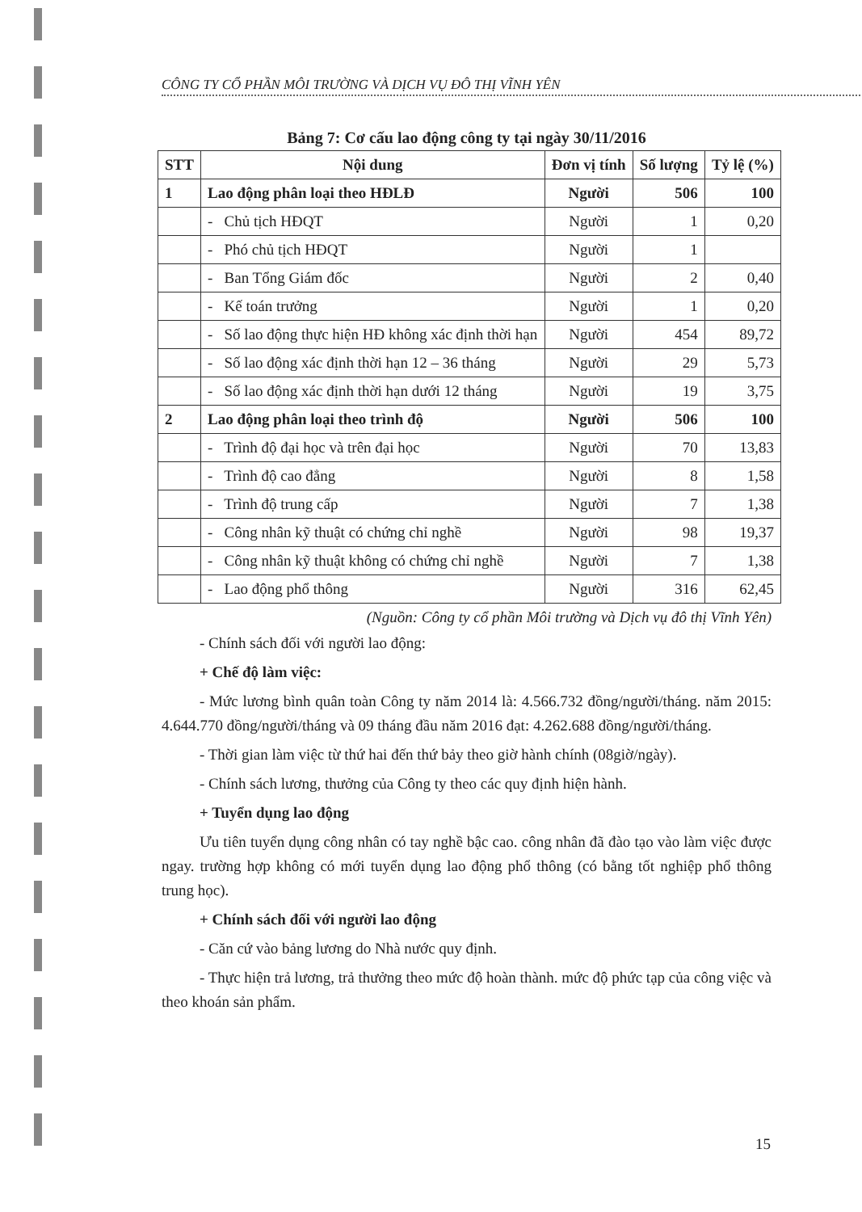CÔNG TY CỔ PHẦN MÔI TRƯỜNG VÀ DỊCH VỤ ĐÔ THỊ VĨNH YÊN
Bảng 7: Cơ cấu lao động công ty tại ngày 30/11/2016
| STT | Nội dung | Đơn vị tính | Số lượng | Tỷ lệ (%) |
| --- | --- | --- | --- | --- |
| 1 | Lao động phân loại theo HĐLĐ | Người | 506 | 100 |
| | - Chủ tịch HĐQT | Người | 1 | 0,20 |
| | - Phó chủ tịch HĐQT | Người | 1 | |
| | - Ban Tổng Giám đốc | Người | 2 | 0,40 |
| | - Kế toán trưởng | Người | 1 | 0,20 |
| | - Số lao động thực hiện HĐ không xác định thời hạn | Người | 454 | 89,72 |
| | - Số lao động xác định thời hạn 12 – 36 tháng | Người | 29 | 5,73 |
| | - Số lao động xác định thời hạn dưới 12 tháng | Người | 19 | 3,75 |
| 2 | Lao động phân loại theo trình độ | Người | 506 | 100 |
| | - Trình độ đại học và trên đại học | Người | 70 | 13,83 |
| | - Trình độ cao đẳng | Người | 8 | 1,58 |
| | - Trình độ trung cấp | Người | 7 | 1,38 |
| | - Công nhân kỹ thuật có chứng chỉ nghề | Người | 98 | 19,37 |
| | - Công nhân kỹ thuật không có chứng chỉ nghề | Người | 7 | 1,38 |
| | - Lao động phổ thông | Người | 316 | 62,45 |
(Nguồn: Công ty cổ phần Môi trường và Dịch vụ đô thị Vĩnh Yên)
- Chính sách đối với người lao động:
+ Chế độ làm việc:
- Mức lương bình quân toàn Công ty năm 2014 là: 4.566.732 đồng/người/tháng. năm 2015: 4.644.770 đồng/người/tháng và 09 tháng đầu năm 2016 đạt: 4.262.688 đồng/người/tháng.
- Thời gian làm việc từ thứ hai đến thứ bảy theo giờ hành chính (08giờ/ngày).
- Chính sách lương, thưởng của Công ty theo các quy định hiện hành.
+ Tuyển dụng lao động
Ưu tiên tuyển dụng công nhân có tay nghề bậc cao. công nhân đã đào tạo vào làm việc được ngay. trường hợp không có mới tuyển dụng lao động phổ thông (có bằng tốt nghiệp phổ thông trung học).
+ Chính sách đối với người lao động
- Căn cứ vào bảng lương do Nhà nước quy định.
- Thực hiện trả lương, trả thưởng theo mức độ hoàn thành. mức độ phức tạp của công việc và theo khoán sản phẩm.
15